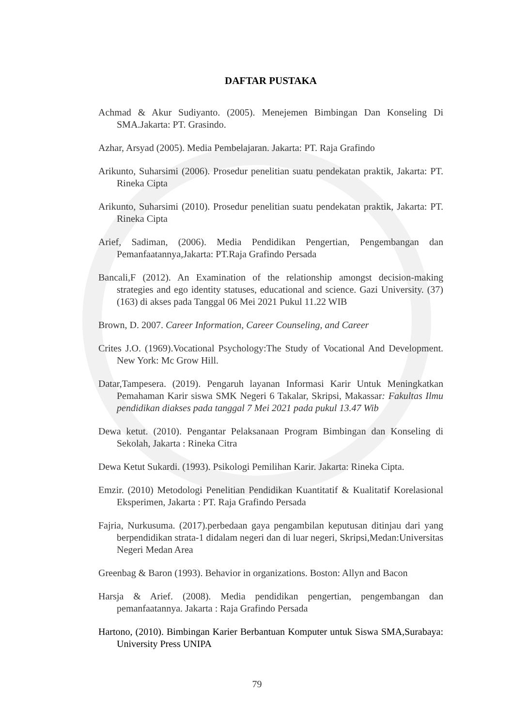DAFTAR PUSTAKA
Achmad & Akur Sudiyanto. (2005). Menejemen Bimbingan Dan Konseling Di SMA.Jakarta: PT. Grasindo.
Azhar, Arsyad (2005). Media Pembelajaran. Jakarta: PT. Raja Grafindo
Arikunto, Suharsimi (2006). Prosedur penelitian suatu pendekatan praktik, Jakarta: PT. Rineka Cipta
Arikunto, Suharsimi (2010). Prosedur penelitian suatu pendekatan praktik, Jakarta: PT. Rineka Cipta
Arief, Sadiman, (2006). Media Pendidikan Pengertian, Pengembangan dan Pemanfaatannya,Jakarta: PT.Raja Grafindo Persada
Bancali,F (2012). An Examination of the relationship amongst decision-making strategies and ego identity statuses, educational and science. Gazi University. (37)(163) di akses pada Tanggal 06 Mei 2021 Pukul 11.22 WIB
Brown, D. 2007. Career Information, Career Counseling, and Career
Crites J.O. (1969).Vocational Psychology:The Study of Vocational And Development. New York: Mc Grow Hill.
Datar,Tampesera. (2019). Pengaruh layanan Informasi Karir Untuk Meningkatkan Pemahaman Karir siswa SMK Negeri 6 Takalar, Skripsi, Makassar: Fakultas Ilmu pendidikan diakses pada tanggal 7 Mei 2021 pada pukul 13.47 Wib
Dewa ketut. (2010). Pengantar Pelaksanaan Program Bimbingan dan Konseling di Sekolah, Jakarta : Rineka Citra
Dewa Ketut Sukardi. (1993). Psikologi Pemilihan Karir. Jakarta: Rineka Cipta.
Emzir. (2010) Metodologi Penelitian Pendidikan Kuantitatif & Kualitatif Korelasional Eksperimen, Jakarta : PT. Raja Grafindo Persada
Fajria, Nurkusuma. (2017).perbedaan gaya pengambilan keputusan ditinjau dari yang berpendidikan strata-1 didalam negeri dan di luar negeri, Skripsi,Medan:Universitas Negeri Medan Area
Greenbag & Baron (1993). Behavior in organizations. Boston: Allyn and Bacon
Harsja & Arief. (2008). Media pendidikan pengertian, pengembangan dan pemanfaatannya. Jakarta : Raja Grafindo Persada
Hartono, (2010). Bimbingan Karier Berbantuan Komputer untuk Siswa SMA,Surabaya: University Press UNIPA
79